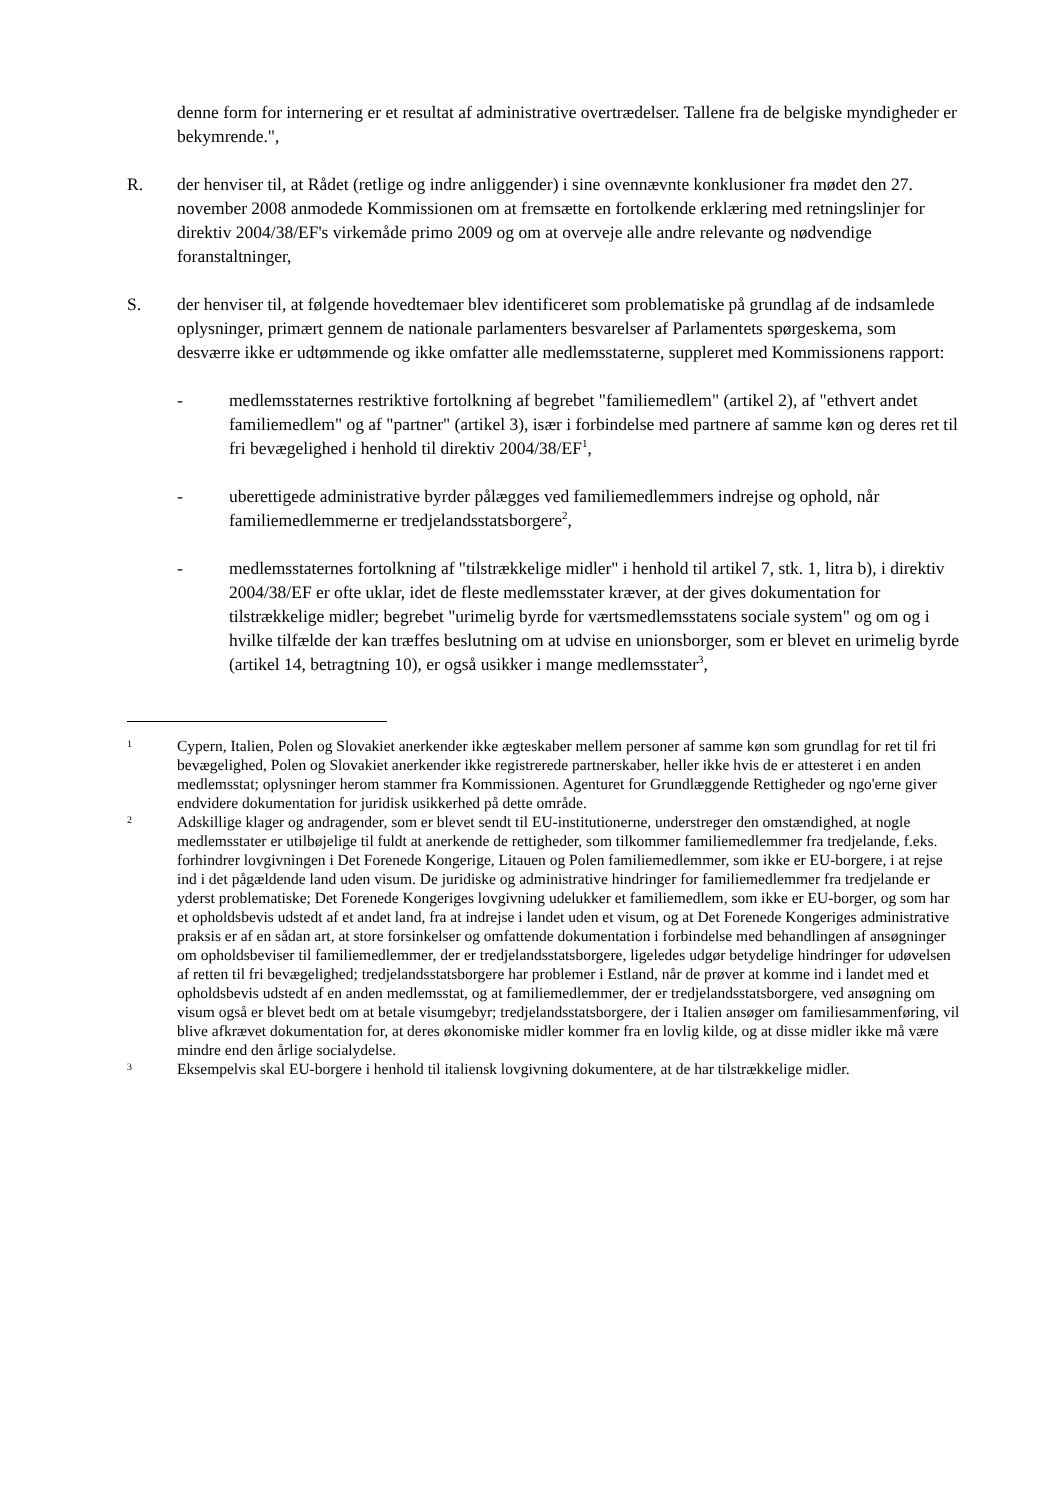denne form for internering er et resultat af administrative overtrædelser. Tallene fra de belgiske myndigheder er bekymrende.",
R. der henviser til, at Rådet (retlige og indre anliggender) i sine ovennævnte konklusioner fra mødet den 27. november 2008 anmodede Kommissionen om at fremsætte en fortolkende erklæring med retningslinjer for direktiv 2004/38/EF's virkemåde primo 2009 og om at overveje alle andre relevante og nødvendige foranstaltninger,
S. der henviser til, at følgende hovedtemaer blev identificeret som problematiske på grundlag af de indsamlede oplysninger, primært gennem de nationale parlamenters besvarelser af Parlamentets spørgeskema, som desværre ikke er udtømmende og ikke omfatter alle medlemsstaterne, suppleret med Kommissionens rapport:
- medlemsstaternes restriktive fortolkning af begrebet "familiemedlem" (artikel 2), af "ethvert andet familiemedlem" og af "partner" (artikel 3), især i forbindelse med partnere af samme køn og deres ret til fri bevægelighed i henhold til direktiv 2004/38/EF<sup>1</sup>,
- uberettigede administrative byrder pålægges ved familiemedlemmers indrejse og ophold, når familiemedlemmerne er tredjelandsstatsborgere<sup>2</sup>,
- medlemsstaternes fortolkning af "tilstrækkelige midler" i henhold til artikel 7, stk. 1, litra b), i direktiv 2004/38/EF er ofte uklar, idet de fleste medlemsstater kræver, at der gives dokumentation for tilstrækkelige midler; begrebet "urimelig byrde for værtsmedlemsstatens sociale system" og om og i hvilke tilfælde der kan træffes beslutning om at udvise en unionsborger, som er blevet en urimelig byrde (artikel 14, betragtning 10), er også usikker i mange medlemsstater<sup>3</sup>,
1
Cypern, Italien, Polen og Slovakiet anerkender ikke ægteskaber mellem personer af samme køn som grundlag for ret til fri bevægelighed, Polen og Slovakiet anerkender ikke registrerede partnerskaber, heller ikke hvis de er attesteret i en anden medlemsstat; oplysninger herom stammer fra Kommissionen. Agenturet for Grundlæggende Rettigheder og ngo'erne giver endvidere dokumentation for juridisk usikkerhed på dette område.
2
Adskillige klager og andragender, som er blevet sendt til EU-institutionerne, understreger den omstændighed, at nogle medlemsstater er utilbøjelige til fuldt at anerkende de rettigheder, som tilkommer familiemedlemmer fra tredjelande, f.eks. forhindrer lovgivningen i Det Forenede Kongerige, Litauen og Polen familiemedlemmer, som ikke er EU-borgere, i at rejse ind i det pågældende land uden visum. De juridiske og administrative hindringer for familiemedlemmer fra tredjelande er yderst problematiske; Det Forenede Kongeriges lovgivning udelukker et familiemedlem, som ikke er EU-borger, og som har et opholdsbevis udstedt af et andet land, fra at indrejse i landet uden et visum, og at Det Forenede Kongeriges administrative praksis er af en sådan art, at store forsinkelser og omfattende dokumentation i forbindelse med behandlingen af ansøgninger om opholdsbeviser til familiemedlemmer, der er tredjelandsstatsborgere, ligeledes udgør betydelige hindringer for udøvelsen af retten til fri bevægelighed; tredjelandsstatsborgere har problemer i Estland, når de prøver at komme ind i landet med et opholdsbevis udstedt af en anden medlemsstat, og at familiemedlemmer, der er tredjelandsstatsborgere, ved ansøgning om visum også er blevet bedt om at betale visumgebyr; tredjelandsstatsborgere, der i Italien ansøger om familiesammenføring, vil blive afkrævet dokumentation for, at deres økonomiske midler kommer fra en lovlig kilde, og at disse midler ikke må være mindre end den årlige socialydelse.
3
Eksempelvis skal EU-borgere i henhold til italiensk lovgivning dokumentere, at de har tilstrækkelige midler.